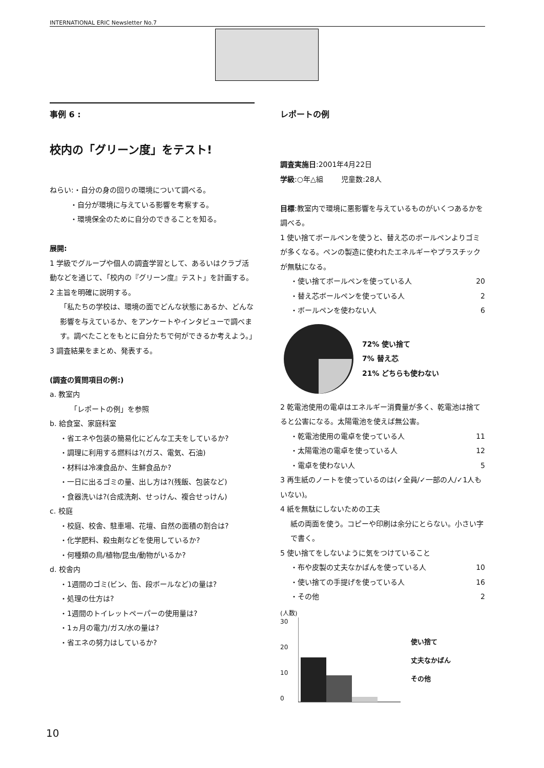INTERNATIONAL ERIC Newsletter No.7
事例 6 :
校内の「グリーン度」をテスト!
ねらい:・自分の身の回りの環境について調べる。
・自分が環境に与えている影響を考察する。
・環境保全のために自分のできることを知る。
展開:
1 学級でグループや個人の調査学習として、あるいはクラブ活動などを通じて、「校内の『グリーン度』テスト」を計画する。
2 主旨を明確に説明する。
「私たちの学校は、環境の面でどんな状態にあるか、どんな影響を与えているか、をアンケートやインタビューで調べます。調べたことをもとに自分たちで何ができるか考えよう。」
3 調査結果をまとめ、発表する。
(調査の質問項目の例:)
a. 教室内
「レポートの例」を参照
b. 給食室、家庭科室
・省エネや包装の簡易化にどんな工夫をしているか?
・調理に利用する燃料は?(ガス、電気、石油)
・材料は冷凍食品か、生鮮食品か?
・一日に出るゴミの量、出し方は?(残飯、包装など)
・食器洗いは?(合成洗剤、せっけん、複合せっけん)
c. 校庭
・校庭、校舎、駐車場、花壇、自然の面積の割合は?
・化学肥料、殺虫剤などを使用しているか?
・何種類の鳥/植物/昆虫/動物がいるか?
d. 校舎内
・1週間のゴミ(ビン、缶、段ボールなど)の量は?
・処理の仕方は?
・1週間のトイレットペーパーの使用量は?
・1ヵ月の電力/ガス/水の量は?
・省エネの努力はしているか?
レポートの例
調査実施日:2001年4月22日
学級:○年△組 児童数:28人
目標:教室内で環境に悪影響を与えているものがいくつあるかを調べる。
1 使い捨てボールペンを使うと、替え芯のボールペンよりゴミが多くなる。ペンの製造に使われたエネルギーやプラスチックが無駄になる。
・使い捨てボールペンを使っている人 20
・替え芯ボールペンを使っている人 2
・ボールペンを使わない人 6
72% 使い捨て
7% 替え芯
21% どちらも使わない
2 乾電池使用の電卓はエネルギー消費量が多く、乾電池は捨てると公害になる。太陽電池を使えば無公害。
・乾電池使用の電卓を使っている人 11
・太陽電池の電卓を使っている人 12
・電卓を使わない人 5
3 再生紙のノートを使っているのは(✓全員/✓一部の人/✓1人もいない)。
4 紙を無駄にしないための工夫
紙の両面を使う。コピーや印刷は余分にとらない。小さい字で書く。
5 使い捨てをしないように気をつけていること
・布や皮製の丈夫なかばんを使っている人 10
・使い捨ての手提げを使っている人 16
・その他 2
(人数)
30
20
10
0
使い捨て
丈夫なかばん
その他
10